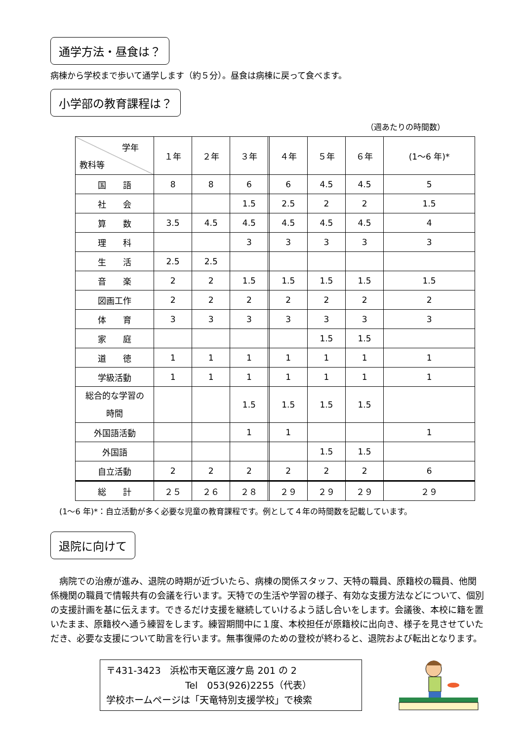通学方法・昼食は？
病棟から学校まで歩いて通学します（約５分）。昼食は病棟に戻って食べます。
小学部の教育課程は？
（週あたりの時間数）
| 学年 教科等 | １年 | ２年 | ３年 | | ４年 | ５年 | ６年 | (1～6 年)* |
| --- | --- | --- | --- | --- | --- | --- | --- | --- |
| 国 語 | 8 | 8 | 6 | | 6 | 4.5 | 4.5 | 5 |
| 社 会 | | | 1.5 | | 2.5 | 2 | 2 | 1.5 |
| 算 数 | 3.5 | 4.5 | 4.5 | | 4.5 | 4.5 | 4.5 | 4 |
| 理 科 | | | 3 | | 3 | 3 | 3 | 3 |
| 生 活 | 2.5 | 2.5 | | | | | | |
| 音 楽 | 2 | 2 | 1.5 | | 1.5 | 1.5 | 1.5 | 1.5 |
| 図画工作 | 2 | 2 | 2 | | 2 | 2 | 2 | 2 |
| 体 育 | 3 | 3 | 3 | | 3 | 3 | 3 | 3 |
| 家 庭 | | | | | | 1.5 | 1.5 | |
| 道 徳 | 1 | 1 | 1 | | 1 | 1 | 1 | 1 |
| 学級活動 | 1 | 1 | 1 | | 1 | 1 | 1 | 1 |
| 総合的な学習の 時間 | | | 1.5 | | 1.5 | 1.5 | 1.5 | |
| 外国語活動 | | | 1 | | 1 | | | 1 |
| 外国語 | | | | | | 1.5 | 1.5 | |
| 自立活動 | 2 | 2 | 2 | | 2 | 2 | 2 | 6 |
| 総 計 | ２５ | ２６ | ２８ | | ２９ | ２９ | ２９ | ２９ |
(1～6 年)*：自立活動が多く必要な児童の教育課程です。例として４年の時間数を記載しています。
退院に向けて
　病院での治療が進み、退院の時期が近づいたら、病棟の関係スタッフ、天特の職員、原籍校の職員、他関係機関の職員で情報共有の会議を行います。天特での生活や学習の様子、有効な支援方法などについて、個別の支援計画を基に伝えます。できるだけ支援を継続していけるよう話し合いをします。会議後、本校に籍を置いたまま、原籍校へ通う練習をします。練習期間中に１度、本校担任が原籍校に出向き、様子を見させていただき、必要な支援について助言を行います。無事復帰のための登校が終わると、退院および転出となります。
〒431-3423　浜松市天竜区渡ケ島 201 の 2
Tel　053(926)2255（代表）
学校ホームページは「天竜特別支援学校」で検索